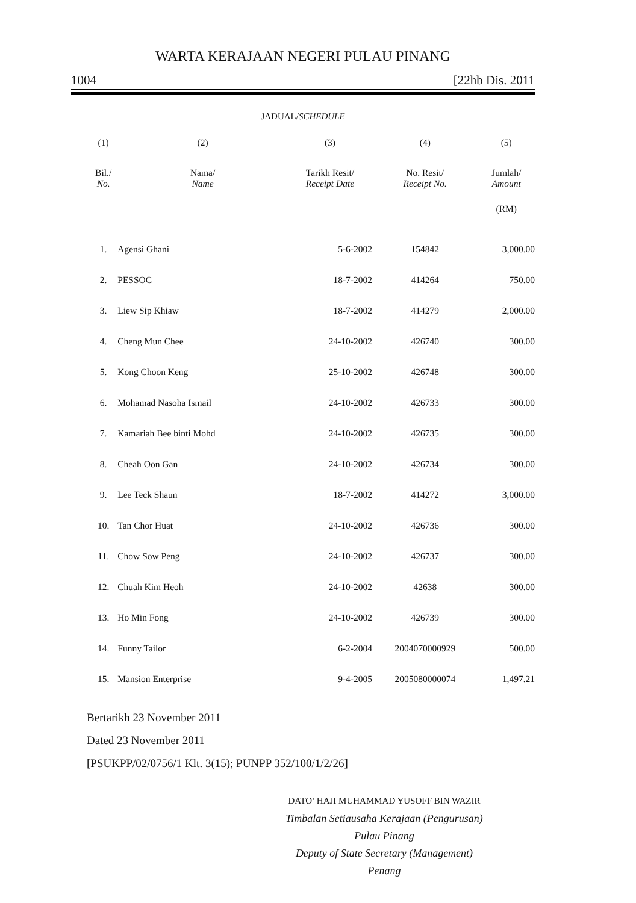WARTA KERAJAAN NEGERI PULAU PINANG
1004 [22hb Dis. 2011
JADUAL/SCHEDULE
| (1) | (2) | (3) | (4) | (5) |
| --- | --- | --- | --- | --- |
| Bil./ No. | Nama/ Name | Tarikh Resit/ Receipt Date | No. Resit/ Receipt No. | Jumlah/ Amount |
| | | | | (RM) |
| 1. | Agensi Ghani | 5-6-2002 | 154842 | 3,000.00 |
| 2. | PESSOC | 18-7-2002 | 414264 | 750.00 |
| 3. | Liew Sip Khiaw | 18-7-2002 | 414279 | 2,000.00 |
| 4. | Cheng Mun Chee | 24-10-2002 | 426740 | 300.00 |
| 5. | Kong Choon Keng | 25-10-2002 | 426748 | 300.00 |
| 6. | Mohamad Nasoha Ismail | 24-10-2002 | 426733 | 300.00 |
| 7. | Kamariah Bee binti Mohd | 24-10-2002 | 426735 | 300.00 |
| 8. | Cheah Oon Gan | 24-10-2002 | 426734 | 300.00 |
| 9. | Lee Teck Shaun | 18-7-2002 | 414272 | 3,000.00 |
| 10. | Tan Chor Huat | 24-10-2002 | 426736 | 300.00 |
| 11. | Chow Sow Peng | 24-10-2002 | 426737 | 300.00 |
| 12. | Chuah Kim Heoh | 24-10-2002 | 42638 | 300.00 |
| 13. | Ho Min Fong | 24-10-2002 | 426739 | 300.00 |
| 14. | Funny Tailor | 6-2-2004 | 2004070000929 | 500.00 |
| 15. | Mansion Enterprise | 9-4-2005 | 2005080000074 | 1,497.21 |
Bertarikh 23 November 2011
Dated 23 November 2011
[PSUKPP/02/0756/1 Klt. 3(15); PUNPP 352/100/1/2/26]
DATO’ HAJI MUHAMMAD YUSOFF BIN WAZIR
Timbalan Setiausaha Kerajaan (Pengurusan)
Pulau Pinang
Deputy of State Secretary (Management)
Penang